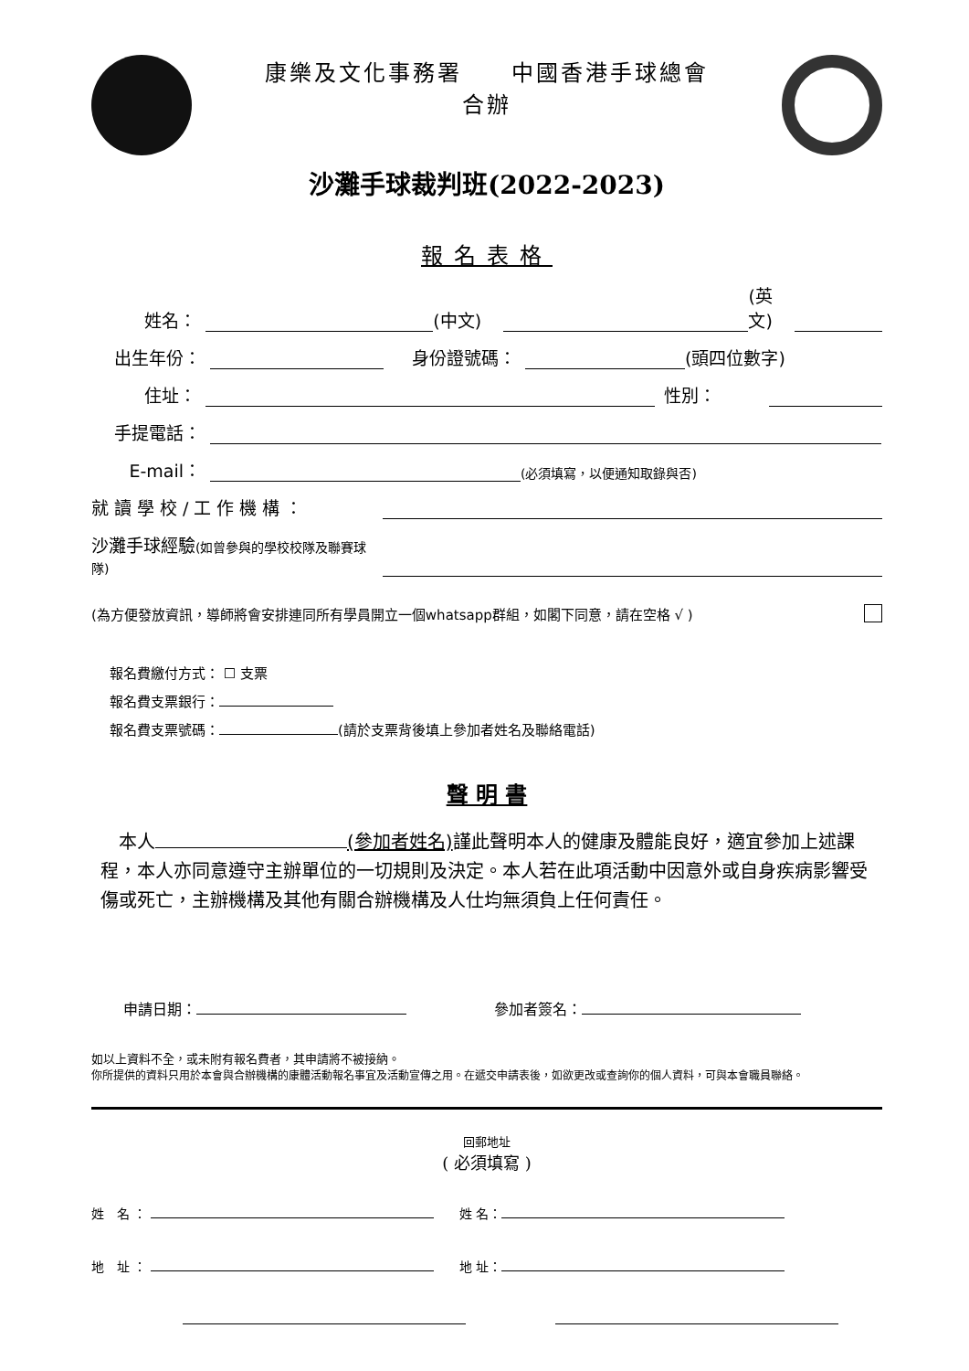康樂及文化事務署　　中國香港手球總會
合辦
沙灘手球裁判班(2022-2023)
報名表格
姓名： (中文) (英文)
出生年份： 身份證號碼： (頭四位數字)
住址： 性別：
手提電話：
E-mail： (必須填寫，以便通知取錄與否)
就讀學校/工作機構：
沙灘手球經驗(如曾參與的學校校隊及聯賽球隊)
(為方便發放資訊，導師將會安排連同所有學員開立一個whatsapp群組，如閣下同意，請在空格 √ )
報名費繳付方式： ☐ 支票
報名費支票銀行：
報名費支票號碼： (請於支票背後填上參加者姓名及聯絡電話)
聲 明 書
　本人 (參加者姓名) 謹此聲明本人的健康及體能良好，適宜參加上述課程，本人亦同意遵守主辦單位的一切規則及決定。本人若在此項活動中因意外或自身疾病影響受傷或死亡，主辦機構及其他有關合辦機構及人仕均無須負上任何責任。
申請日期：　　　　　　參加者簽名：
如以上資料不全，或未附有報名費者，其申請將不被接納。
你所提供的資料只用於本會與合辦機構的康體活動報名事宜及活動宣傳之用。在遞交申請表後，如欲更改或查詢你的個人資料，可與本會職員聯絡。
回郵地址
( 必須填寫 )
姓　名 ： 　　姓 名：
地　址 ： 　　地 址：